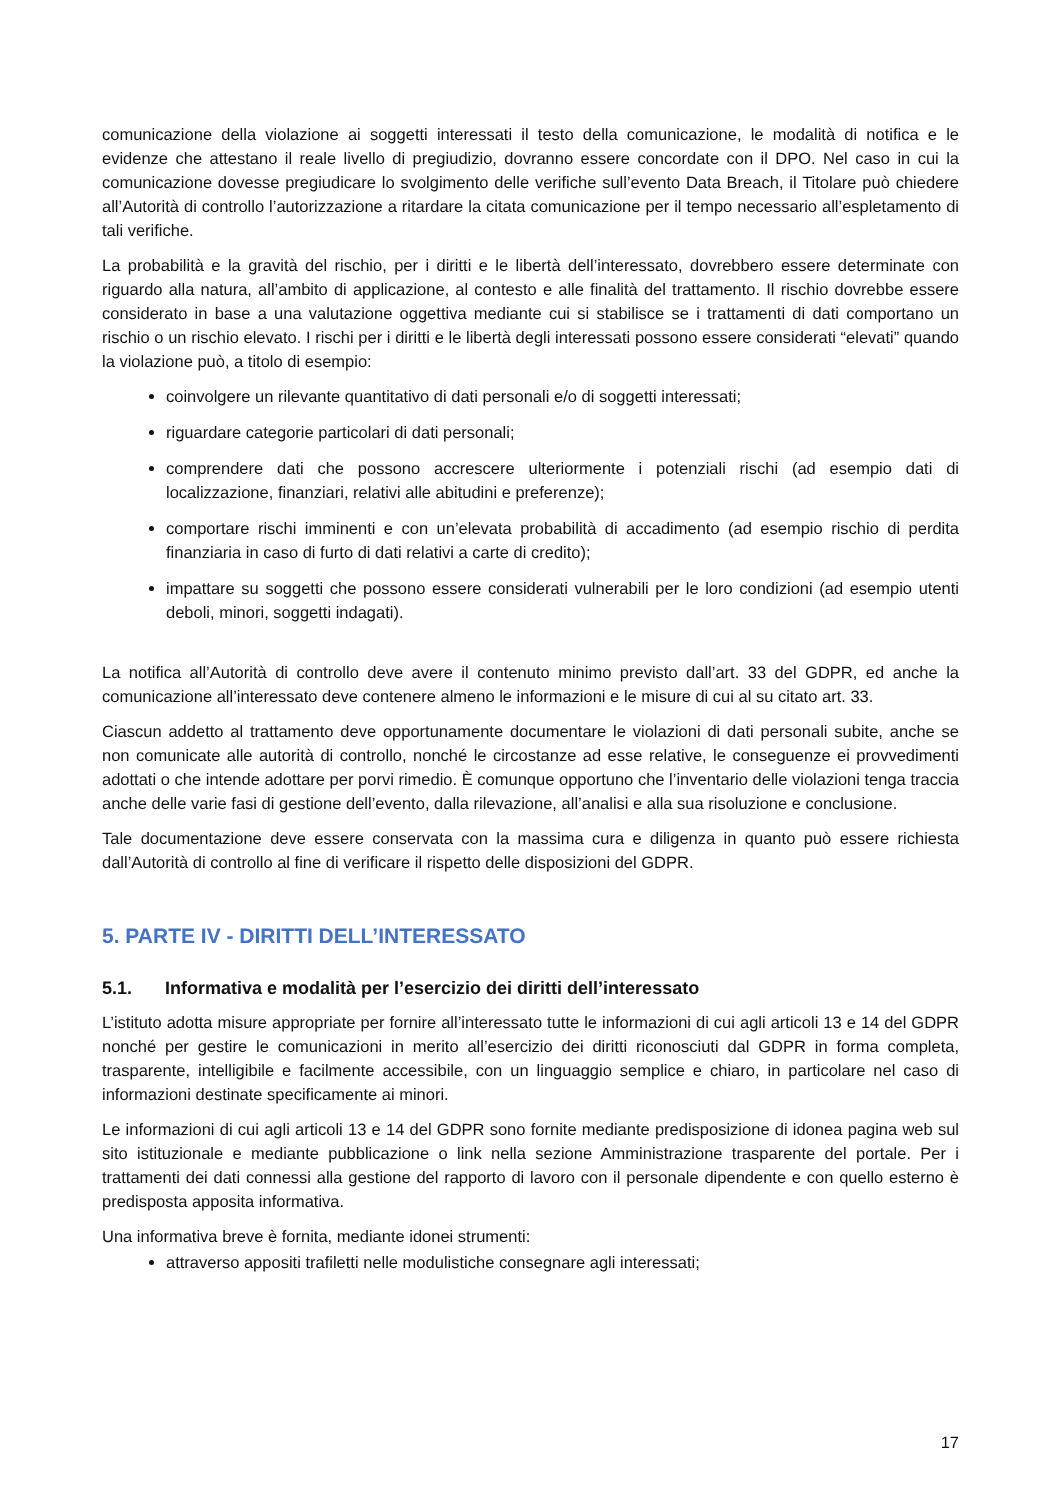comunicazione della violazione ai soggetti interessati il testo della comunicazione, le modalità di notifica e le evidenze che attestano il reale livello di pregiudizio, dovranno essere concordate con il DPO. Nel caso in cui la comunicazione dovesse pregiudicare lo svolgimento delle verifiche sull’evento Data Breach, il Titolare può chiedere all’Autorità di controllo l’autorizzazione a ritardare la citata comunicazione per il tempo necessario all’espletamento di tali verifiche.
La probabilità e la gravità del rischio, per i diritti e le libertà dell’interessato, dovrebbero essere determinate con riguardo alla natura, all’ambito di applicazione, al contesto e alle finalità del trattamento. Il rischio dovrebbe essere considerato in base a una valutazione oggettiva mediante cui si stabilisce se i trattamenti di dati comportano un rischio o un rischio elevato. I rischi per i diritti e le libertà degli interessati possono essere considerati “elevati” quando la violazione può, a titolo di esempio:
coinvolgere un rilevante quantitativo di dati personali e/o di soggetti interessati;
riguardare categorie particolari di dati personali;
comprendere dati che possono accrescere ulteriormente i potenziali rischi (ad esempio dati di localizzazione, finanziari, relativi alle abitudini e preferenze);
comportare rischi imminenti e con un’elevata probabilità di accadimento (ad esempio rischio di perdita finanziaria in caso di furto di dati relativi a carte di credito);
impattare su soggetti che possono essere considerati vulnerabili per le loro condizioni (ad esempio utenti deboli, minori, soggetti indagati).
La notifica all’Autorità di controllo deve avere il contenuto minimo previsto dall’art. 33 del GDPR, ed anche la comunicazione all’interessato deve contenere almeno le informazioni e le misure di cui al su citato art. 33.
Ciascun addetto al trattamento deve opportunamente documentare le violazioni di dati personali subite, anche se non comunicate alle autorità di controllo, nonché le circostanze ad esse relative, le conseguenze ei provvedimenti adottati o che intende adottare per porvi rimedio. È comunque opportuno che l’inventario delle violazioni tenga traccia anche delle varie fasi di gestione dell’evento, dalla rilevazione, all’analisi e alla sua risoluzione e conclusione.
Tale documentazione deve essere conservata con la massima cura e diligenza in quanto può essere richiesta dall’Autorità di controllo al fine di verificare il rispetto delle disposizioni del GDPR.
5. PARTE IV - DIRITTI DELL’INTERESSATO
5.1. Informativa e modalità per l’esercizio dei diritti dell’interessato
L’istituto adotta misure appropriate per fornire all’interessato tutte le informazioni di cui agli articoli 13 e 14 del GDPR nonché per gestire le comunicazioni in merito all’esercizio dei diritti riconosciuti dal GDPR in forma completa, trasparente, intelligibile e facilmente accessibile, con un linguaggio semplice e chiaro, in particolare nel caso di informazioni destinate specificamente ai minori.
Le informazioni di cui agli articoli 13 e 14 del GDPR sono fornite mediante predisposizione di idonea pagina web sul sito istituzionale e mediante pubblicazione o link nella sezione Amministrazione trasparente del portale. Per i trattamenti dei dati connessi alla gestione del rapporto di lavoro con il personale dipendente e con quello esterno è predisposta apposita informativa.
Una informativa breve è fornita, mediante idonei strumenti:
attraverso appositi trafiletti nelle modulistiche consegnare agli interessati;
17